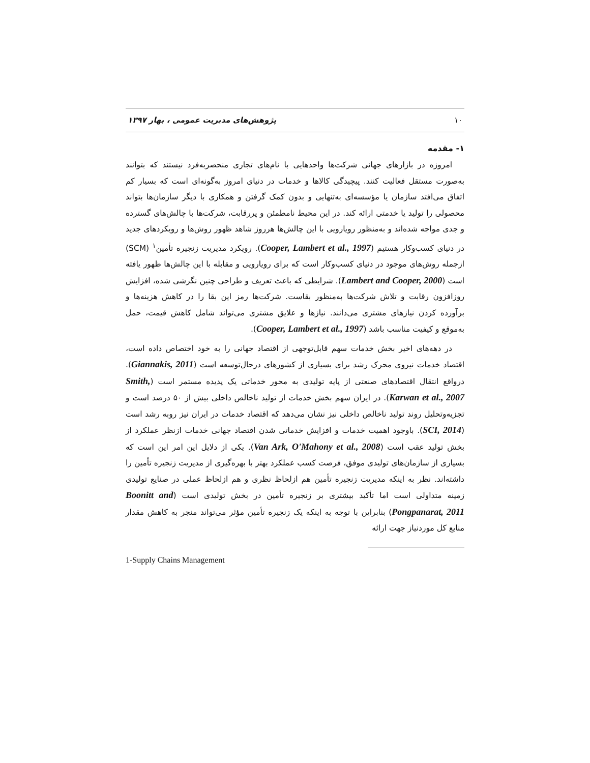۱۰ پژوهش‌های مدیریت عمومی ، بهار ۱۳۹۷
۱- مقدمه
امروزه در بازارهای جهانی شرکت‌ها واحدهایی با نام‌های تجاری منحصربه‌فرد نیستند که بتوانند به‌صورت مستقل فعالیت کنند. پیچیدگی کالاها و خدمات در دنیای امروز به‌گونه‌ای است که بسیار کم اتفاق می‌افتد سازمان یا مؤسسه‌ای به‌تنهایی و بدون کمک گرفتن و همکاری با دیگر سازمان‌ها بتواند محصولی را تولید یا خدمتی ارائه کند. در این محیط نامطمئن و پررقابت، شرکت‌ها با چالش‌های گسترده و جدی مواجه شده‌اند و به‌منظور رویارویی با این چالش‌ها هرروز شاهد ظهور روش‌ها و رویکردهای جدید در دنیای کسب‌وکار هستیم (Cooper, Lambert et al., 1997). رویکرد مدیریت زنجیره تأمین<sup>۱</sup> (SCM) ازجمله روش‌های موجود در دنیای کسب‌وکار است که برای رویارویی و مقابله با این چالش‌ها ظهور یافته است (Lambert and Cooper, 2000). شرایطی که باعث تعریف و طراحی چنین نگرشی شده، افزایش روزافزون رقابت و تلاش شرکت‌ها به‌منظور بقاست. شرکت‌ها رمز این بقا را در کاهش هزینه‌ها و برآورده کردن نیازهای مشتری می‌دانند. نیازها و علایق مشتری می‌تواند شامل کاهش قیمت، حمل به‌موقع و کیفیت مناسب باشد (Cooper, Lambert et al., 1997).
در دهه‌های اخیر بخش خدمات سهم قابل‌توجهی از اقتصاد جهانی را به خود اختصاص داده است، اقتصاد خدمات نیروی محرک رشد برای بسیاری از کشورهای درحال‌توسعه است (Giannakis, 2011). درواقع انتقال اقتصادهای صنعتی از پایه تولیدی به محور خدماتی یک پدیده مستمر است (Smith, Karwan et al., 2007). در ایران سهم بخش خدمات از تولید ناخالص داخلی بیش از ۵۰ درصد است و تجزیه‌وتحلیل روند تولید ناخالص داخلی نیز نشان می‌دهد که اقتصاد خدمات در ایران نیز روبه رشد است (SCI, 2014). باوجود اهمیت خدمات و افزایش خدماتی شدن اقتصاد جهانی خدمات ازنظر عملکرد از بخش تولید عقب است (Van Ark, O'Mahony et al., 2008). یکی از دلایل این امر این است که بسیاری از سازمان‌های تولیدی موفق، فرصت کسب عملکرد بهتر با بهره‌گیری از مدیریت زنجیره تأمین را داشته‌اند. نظر به اینکه مدیریت زنجیره تأمین هم ازلحاظ نظری و هم ازلحاظ عملی در صنایع تولیدی زمینه متداولی است اما تأکید بیشتری بر زنجیره تأمین در بخش تولیدی است (Boonitt and Pongpanarat, 2011) بنابراین با توجه به اینکه یک زنجیره تأمین مؤثر می‌تواند منجر به کاهش مقدار منابع کل موردنیاز جهت ارائه
1-Supply Chains Management